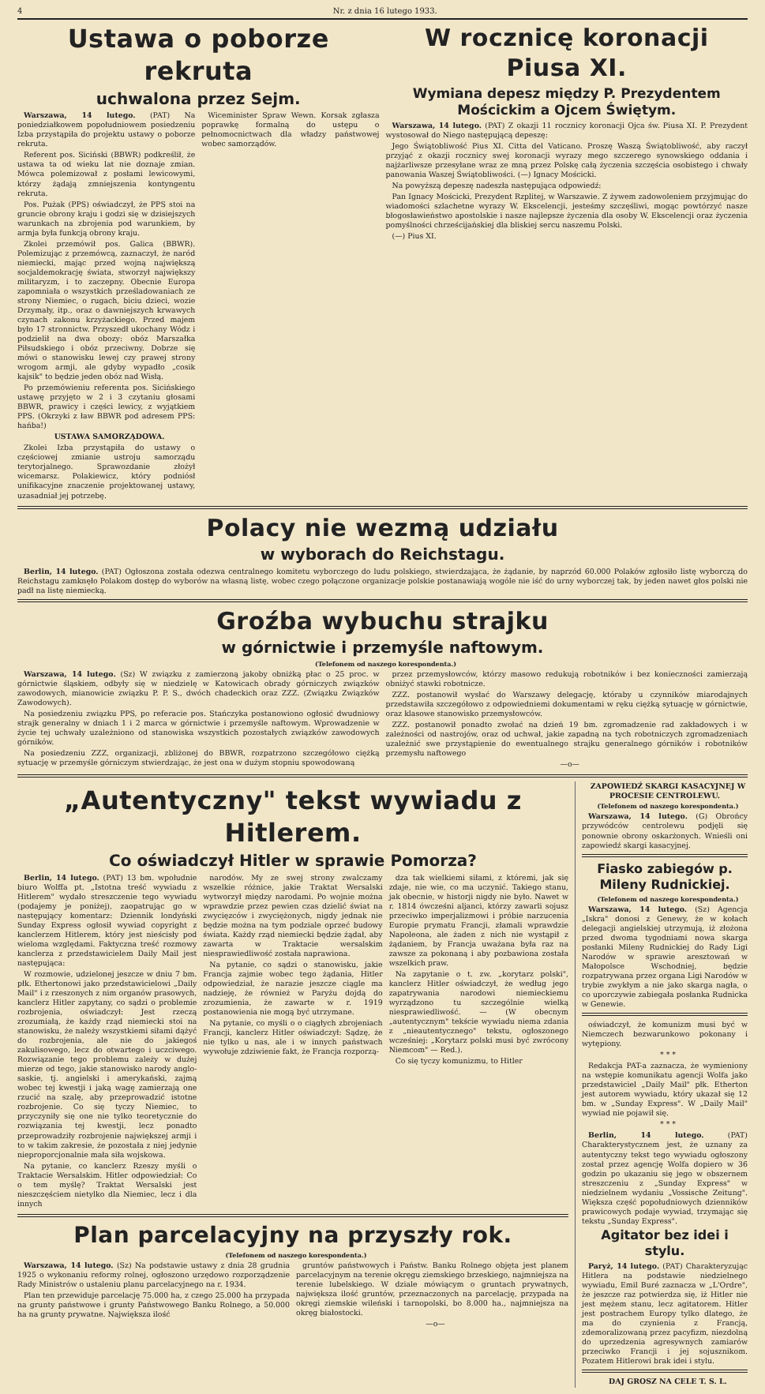4 Nr. z dnia 16 lutego 1933.
Ustawa o poborze rekruta
uchwalona przez Sejm.
Warszawa, 14 lutego. (PAT) Na poniedziałkowem popołudniowem posiedzeniu Izba przystąpiła do projektu ustawy o poborze rekruta.
Referent pos. Siciński (BBWR) podkreślił, że ustawa ta od wieku lat nie doznaje zmian. Mówca polemizował z posłami lewicowymi, którzy żądają zmniejszenia kontyngentu rekruta.
Pos. Pużak (PPS) oświadczył, że PPS stoi na gruncie obrony kraju i godzi się w dzisiejszych warunkach na zbrojenia pod warunkiem, by armja była funkcją obrony kraju.
Zkolei przemówił pos. Galica (BBWR). Polemizując z przemówcą, zaznaczył, że naród niemiecki, mając przed wojną największą socjaldemokrację świata, stworzył największy militaryzm, i to zaczepny. Obecnie Europa zapomniała o wszystkich prześladowaniach ze strony Niemiec, o rugach, biciu dzieci, wozie Drzymały, itp., oraz o dawniejszych krwawych czynach zakonu krzyżackiego. Przed majem było 17 stronnictw. Przyszedł ukochany Wódz i podzielił na dwa obozy: obóz Marszałka Piłsudskiego i obóz przeciwny. Dobrze się mówi o stanowisku lewej czy prawej strony wrogom armji, ale gdyby wypadło „cosik kajsik" to będzie jeden obóz nad Wisłą.
Po przemówieniu referenta pos. Sicińskiego ustawę przyjęto w 2 i 3 czytaniu głosami BBWR, prawicy i części lewicy, z wyjątkiem PPS. (Okrzyki z ław BBWR pod adresem PPS: hańba!)
USTAWA SAMORZĄDOWA.
Zkolei Izba przystąpiła do ustawy o częściowej zmianie ustroju samorządu terytorjalnego. Sprawozdanie złożył wicemarsz. Polakiewicz, który podniósł unifikacyjne znaczenie projektowanej ustawy, uzasadniał jej potrzebę.
Wiceminister Spraw Wewn. Korsak zgłasza poprawkę formalną do ustępu o pełnomocnictwach dla władzy państwowej wobec samorządów.
W rocznicę koronacji Piusa XI.
Wymiana depesz między P. Prezydentem Mościckim a Ojcem Świętym.
Warszawa, 14 lutego. (PAT) Z okazji 11 rocznicy koronacji Ojca św. Piusa XI. P. Prezydent wystosował do Niego następującą depeszę:
Jego Świątobliwość Pius XI. Citta del Vaticano. Proszę Waszą Świątobliwość, aby raczył przyjąć z okazji rocznicy swej koronacji wyrazy mego szczerego synowskiego oddania i najżarliwsze przesyłane wraz ze mną przez Polskę całą życzenia szczęścia osobistego i chwały panowania Waszej Świątobliwości. (—) Ignacy Mościcki.
Na powyższą depeszę nadeszła następująca odpowiedź:
Pan Ignacy Mościcki, Prezydent Rzplitej, w Warszawie. Z żywem zadowoleniem przyjmując do wiadomości szlachetne wyrazy W. Ekscelencji, jesteśmy szczęśliwi, mogąc powtórzyć nasze błogosławieństwo apostolskie i nasze najlepsze życzenia dla osoby W. Ekscelencji oraz życzenia pomyślności chrześcijańskiej dla bliskiej sercu naszemu Polski.
(—) Pius XI.
Polacy nie wezmą udziału
w wyborach do Reichstagu.
Berlin, 14 lutego. (PAT) Ogłoszona została odezwa centralnego komitetu wyborczego do ludu polskiego, stwierdzająca, że żądanie, by naprzód 60.000 Polaków zgłosiło listę wyborczą do Reichstagu zamknęło Polakom dostęp do wyborów na własną listę, wobec czego połączone organizacje polskie postanawiają wogóle nie iść do urny wyborczej tak, by jeden nawet głos polski nie padł na listę niemiecką.
Groźba wybuchu strajku
w górnictwie i przemyśle naftowym.
(Telefonem od naszego korespondenta.)
Warszawa, 14 lutego. (Sz) W związku z zamierzoną jakoby obniżką płac o 25 proc. w górnictwie śląskiem, odbyły się w niedzielę w Katowicach obrady górniczych związków zawodowych, mianowicie związku P. P. S., dwóch chadeckich oraz ZZZ. (Związku Związków Zawodowych).
Na posiedzeniu związku PPS, po referacie pos. Stańczyka postanowiono ogłosić dwudniowy strajk generalny w dniach 1 i 2 marca w górnictwie i przemyśle naftowym. Wprowadzenie w życie tej uchwały uzależniono od stanowiska wszystkich pozostałych związków zawodowych górników.
Na posiedzeniu ZZZ, organizacji, zbliżonej do BBWR, rozpatrzono szczegółowo ciężką sytuację w przemyśle górniczym stwierdzając, że jest ona w dużym stopniu spowodowaną
przez przemysłowców, którzy masowo redukują robotników i bez konieczności zamierzają obniżyć stawki robotnicze.
ZZZ. postanowił wysłać do Warszawy delegację, któraby u czynników miarodajnych przedstawiła szczegółowo z odpowiedniemi dokumentami w ręku ciężką sytuację w górnictwie, oraz klasowe stanowisko przemysłowców.
ZZZ. postanowił ponadto zwołać na dzień 19 bm. zgromadzenie rad zakładowych i w zależności od nastrojów, oraz od uchwał, jakie zapadną na tych robotniczych zgromadzeniach uzależnić swe przystąpienie do ewentualnego strajku generalnego górników i robotników przemysłu naftowego
—o—
„Autentyczny" tekst wywiadu z Hitlerem.
Co oświadczył Hitler w sprawie Pomorza?
Berlin, 14 lutego. (PAT) 13 bm. wpołudnie biuro Wolffa pt. „Istotna treść wywiadu z Hitlerem" wydało streszczenie tego wywiadu (podajemy je poniżej), zaopatrując go w następujący komentarz: Dziennik londyński Sunday Express ogłosił wywiad copyright z kanclerzem Hitlerem, który jest nieścisły pod wieloma względami. Faktyczna treść rozmowy kanclerza z przedstawicielem Daily Mail jest następująca:
W rozmowie, udzielonej jeszcze w dniu 7 bm. płk. Ethertonowi jako przedstawicielowi „Daily Mail" i z rzeszonych z nim organów prasowych, kanclerz Hitler zapytany, co sądzi o problemie rozbrojenia, oświadczył: Jest rzeczą zrozumiałą, że każdy rząd niemiecki stoi na stanowisku, że należy wszystkiemi siłami dążyć do rozbrojenia, ale nie do jakiegoś zakulisowego, lecz do otwartego i uczciwego. Rozwiązanie tego problemu zależy w dużej mierze od tego, jakie stanowisko narody anglo-saskie, tj. angielski i amerykański, zajmą wobec tej kwestji i jaką wagę zamierzają one rzucić na szalę, aby przeprowadzić istotne rozbrojenie. Co się tyczy Niemiec, to przyczyniły się one nie tylko teoretycznie do rozwiązania tej kwestji, lecz ponadto przeprowadziły rozbrojenie największej armji i to w takim zakresie, że pozostała z niej jedynie nieproporcjonalnie mała siła wojskowa.
Na pytanie, co kanclerz Rzeszy myśli o Traktacie Wersalskim. Hitler odpowiedział: Co o tem myślę? Traktat Wersalski jest nieszczęściem nietylko dla Niemiec, lecz i dla innych
narodów. My ze swej strony zwalczamy wszelkie różnice, jakie Traktat Wersalski wytworzył między narodami. Po wojnie można wprawdzie przez pewien czas dzielić świat na zwycięzców i zwyciężonych, nigdy jednak nie będzie można na tym podziale oprzeć budowy świata. Każdy rząd niemiecki będzie żądał, aby zawarta w Traktacie wersalskim niesprawiedliwość została naprawiona.
Na pytanie, co sądzi o stanowisku, jakie Francja zajmie wobec tego żądania, Hitler odpowiedział, że narazie jeszcze ciągle ma nadzieję, że również w Paryżu dojdą do zrozumienia, że zawarte w r. 1919 postanowienia nie mogą być utrzymane.
Na pytanie, co myśli o o ciągłych zbrojeniach Francji, kanclerz Hitler oświadczył: Sądzę, że nie tylko u nas, ale i w innych państwach wywołuje zdziwienie fakt, że Francja rozporzą-
dza tak wielkiemi siłami, z któremi, jak się zdaje, nie wie, co ma uczynić. Takiego stanu, jak obecnie, w historji nigdy nie było. Nawet w r. 1814 ówcześni aljanci, którzy zawarli sojusz przeciwko imperjalizmowi i próbie narzucenia Europie prymatu Francji, złamali wprawdzie Napoleona, ale żaden z nich nie wystąpił z żądaniem, by Francja uważana była raz na zawsze za pokonaną i aby pozbawiona została wszelkich praw.
Na zapytanie o t. zw. „korytarz polski", kanclerz Hitler oświadczył, że według jego zapatrywania narodowi niemieckiemu wyrządzono tu szczególnie wielką niesprawiedliwość. — (W obecnym „autentycznym" tekście wywiadu niema zdania z „nieautentycznego" tekstu, ogłoszonego wcześniej: „Korytarz polski musi być zwrócony Niemcom" — Red.).
Co się tyczy komunizmu, to Hitler
Plan parcelacyjny na przyszły rok.
(Telefonem od naszego korespondenta.)
Warszawa, 14 lutego. (Sz) Na podstawie ustawy z dnia 28 grudnia 1925 o wykonaniu reformy rolnej, ogłoszono urzędowo rozporządzenie Rady Ministrów o ustaleniu planu parcelacyjnego na r. 1934.
Plan ten przewiduje parcelację 75.000 ha, z czego 25.000 ha przypada na grunty państwowe i grunty Państwowego Banku Rolnego, a 50.000 ha na grunty prywatne. Największa ilość
gruntów państwowych i Państw. Banku Rolnego objęta jest planem parcelacyjnym na terenie okręgu ziemskiego brzeskiego, najmniejsza na terenie lubelskiego. W dziale mówiącym o gruntach prywatnych, największa ilość gruntów, przeznaczonych na parcelację, przypada na okręgi ziemskie wileński i tarnopolski, bo 8.000 ha., najmniejsza na okręg białostocki.
—o—
ZAPOWIEDŹ SKARGI KASACYJNEJ W PROCESIE CENTROLEWU.
(Telefonem od naszego korespondenta.)
Warszawa, 14 lutego. (G) Obrońcy przywódców centrolewu podjęli się ponownie obrony oskarżonych. Wnieśli oni zapowiedź skargi kasacyjnej.
Fiasko zabiegów p. Mileny Rudnickiej.
(Telefonem od naszego korespondenta.)
Warszawa, 14 lutego. (Sz) Agencja „Iskra" donosi z Genewy, że w kołach delegacji angielskiej utrzymują, iż złożona przed dwoma tygodniami nowa skarga posłanki Mileny Rudnickiej do Rady Ligi Narodów w sprawie aresztowań w Małopolsce Wschodniej, będzie rozpatrywana przez organa Ligi Narodów w trybie zwykłym a nie jako skarga nagła, o co uporczywie zabiegała posłanka Rudnicka w Genewie.
oświadczył, że komunizm musi być w Niemczech bezwarunkowo pokonany i wytępiony.
* * *
Redakcja PAT-a zaznacza, że wymieniony na wstępie komunikatu agencji Wolfa jako przedstawiciel „Daily Mail" płk. Etherton jest autorem wywiadu, który ukazał się 12 bm. w „Sunday Express". W „Daily Mail" wywiad nie pojawił się.
* * *
Berlin, 14 lutego. (PAT) Charakterystycznem jest, że uznany za autentyczny tekst tego wywiadu ogłoszony został przez agencję Wolfa dopiero w 36 godzin po ukazaniu się jego w obszernem streszczeniu z „Sunday Express" w niedzielnem wydaniu „Vossische Zeitung". Większa część popołudniowych dzienników prawicowych podaje wywiad, trzymając się tekstu „Sunday Express".
Agitator bez idei i stylu.
Paryż, 14 lutego. (PAT) Charakteryzując Hitlera na podstawie niedzielnego wywiadu, Emil Buré zaznacza w „L'Ordre", że jeszcze raz potwierdza się, iż Hitler nie jest mężem stanu, lecz agitatorem. Hitler jest postrachem Europy tylko dlatego, że ma do czynienia z Francją, zdemoralizowaną przez pacyfizm, niezdolną do uprzedzenia agresywnych zamiarów przeciwko Francji i jej sojusznikom. Pozatem Hitlerowi brak idei i stylu.
DAJ GROSZ NA CELE T. S. L.